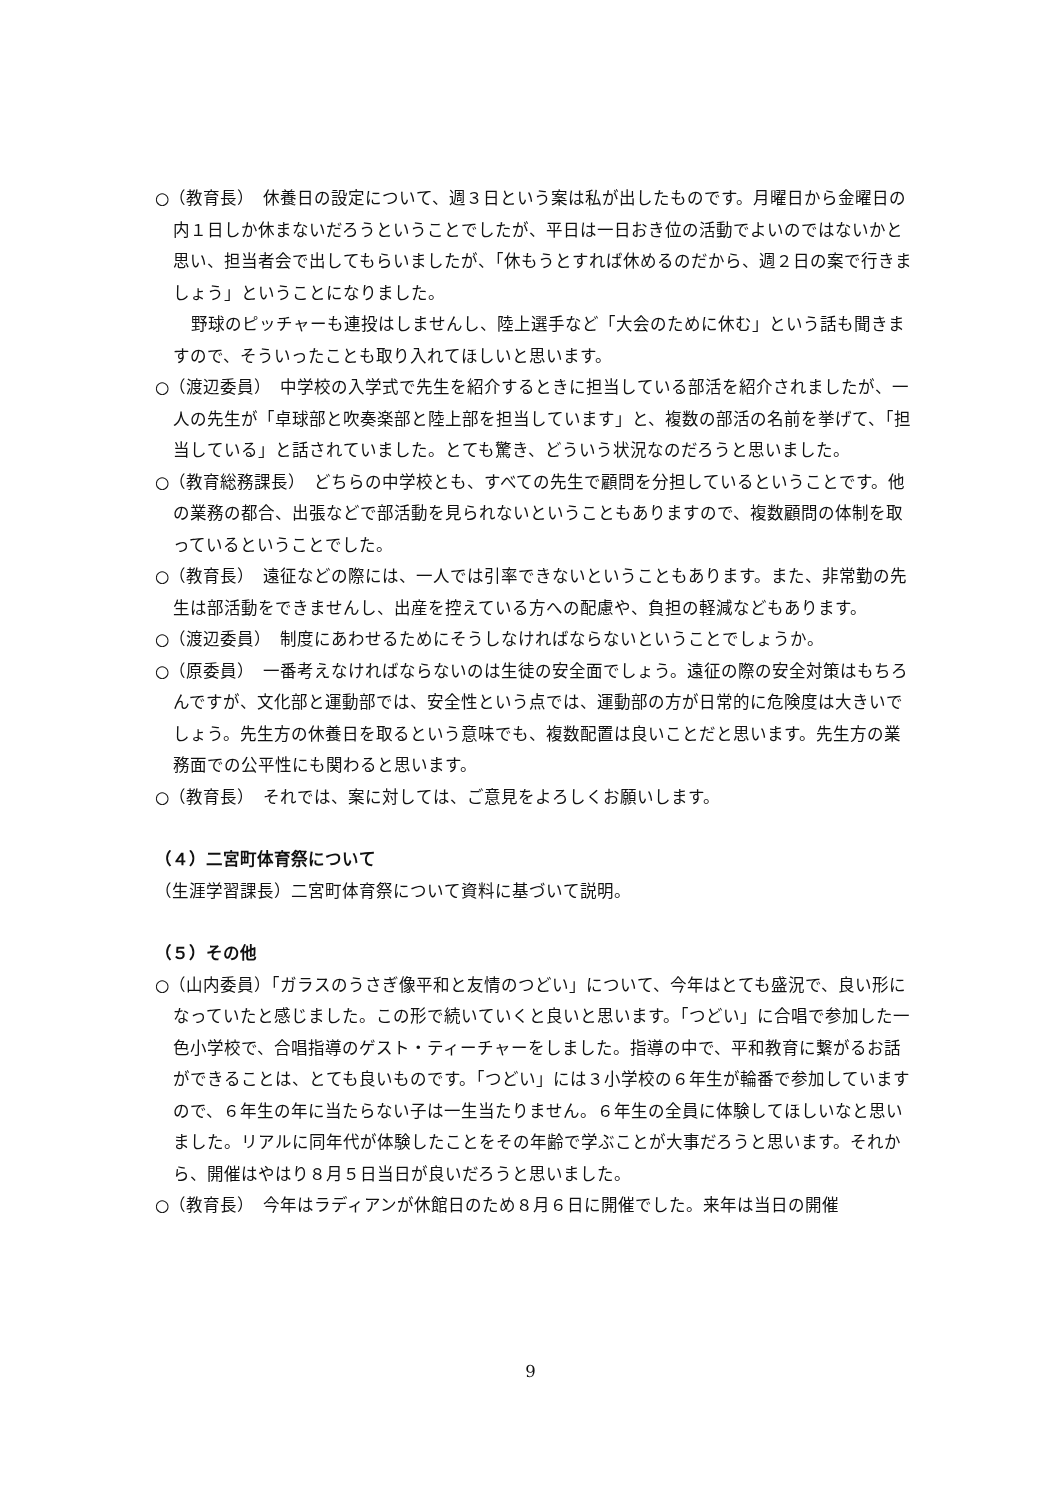○（教育長）　休養日の設定について、週３日という案は私が出したものです。月曜日から金曜日の内１日しか休まないだろうということでしたが、平日は一日おき位の活動でよいのではないかと思い、担当者会で出してもらいましたが、「休もうとすれば休めるのだから、週２日の案で行きましょう」ということになりました。
野球のピッチャーも連投はしませんし、陸上選手など「大会のために休む」という話も聞きますので、そういったことも取り入れてほしいと思います。
○（渡辺委員）　中学校の入学式で先生を紹介するときに担当している部活を紹介されましたが、一人の先生が「卓球部と吹奏楽部と陸上部を担当しています」と、複数の部活の名前を挙げて、「担当している」と話されていました。とても驚き、どういう状況なのだろうと思いました。
○（教育総務課長）　どちらの中学校とも、すべての先生で顧問を分担しているということです。他の業務の都合、出張などで部活動を見られないということもありますので、複数顧問の体制を取っているということでした。
○（教育長）　遠征などの際には、一人では引率できないということもあります。また、非常勤の先生は部活動をできませんし、出産を控えている方への配慮や、負担の軽減などもあります。
○（渡辺委員）　制度にあわせるためにそうしなければならないということでしょうか。
○（原委員）　一番考えなければならないのは生徒の安全面でしょう。遠征の際の安全対策はもちろんですが、文化部と運動部では、安全性という点では、運動部の方が日常的に危険度は大きいでしょう。先生方の休養日を取るという意味でも、複数配置は良いことだと思います。先生方の業務面での公平性にも関わると思います。
○（教育長）　それでは、案に対しては、ご意見をよろしくお願いします。
（４）二宮町体育祭について
（生涯学習課長）二宮町体育祭について資料に基づいて説明。
（５）その他
○（山内委員）「ガラスのうさぎ像平和と友情のつどい」について、今年はとても盛況で、良い形になっていたと感じました。この形で続いていくと良いと思います。「つどい」に合唱で参加した一色小学校で、合唱指導のゲスト・ティーチャーをしました。指導の中で、平和教育に繋がるお話ができることは、とても良いものです。「つどい」には３小学校の６年生が輪番で参加していますので、６年生の年に当たらない子は一生当たりません。６年生の全員に体験してほしいなと思いました。リアルに同年代が体験したことをその年齢で学ぶことが大事だろうと思います。それから、開催はやはり８月５日当日が良いだろうと思いました。
○（教育長）　今年はラディアンが休館日のため８月６日に開催でした。来年は当日の開催
9